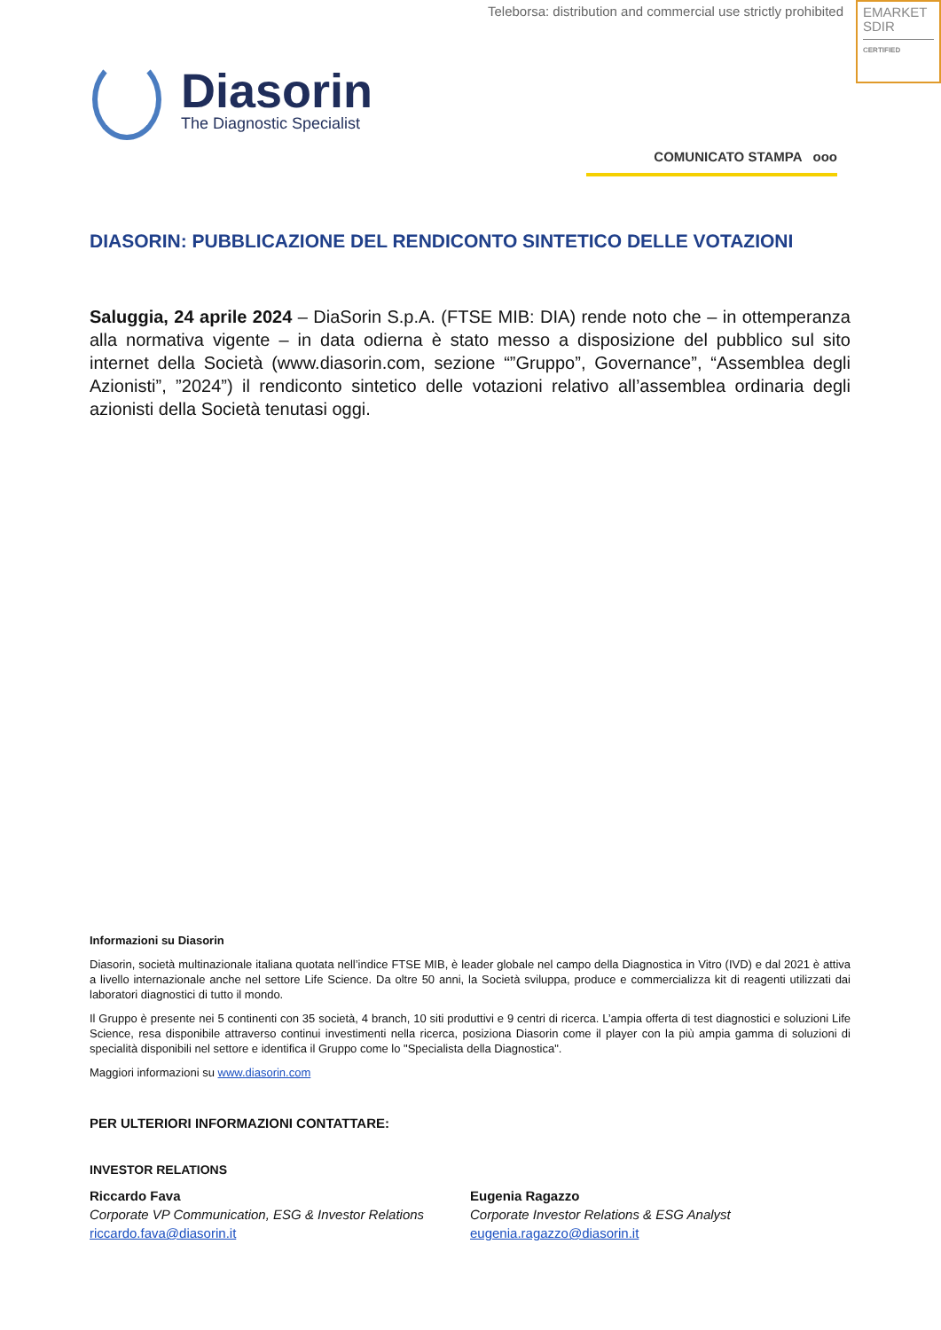Teleborsa: distribution and commercial use strictly prohibited
EMARKET
SDIR
CERTIFIED
Diasorin
The Diagnostic Specialist
COMUNICATO STAMPA ooo
DIASORIN: PUBBLICAZIONE DEL RENDICONTO SINTETICO DELLE VOTAZIONI
Saluggia, 24 aprile 2024 – DiaSorin S.p.A. (FTSE MIB: DIA) rende noto che – in ottemperanza alla normativa vigente – in data odierna è stato messo a disposizione del pubblico sul sito internet della Società (www.diasorin.com, sezione “”Gruppo”, Governance”, “Assemblea degli Azionisti”, ”2024”) il rendiconto sintetico delle votazioni relativo all’assemblea ordinaria degli azionisti della Società tenutasi oggi.
Informazioni su Diasorin
Diasorin, società multinazionale italiana quotata nell’indice FTSE MIB, è leader globale nel campo della Diagnostica in Vitro (IVD) e dal 2021 è attiva a livello internazionale anche nel settore Life Science. Da oltre 50 anni, la Società sviluppa, produce e commercializza kit di reagenti utilizzati dai laboratori diagnostici di tutto il mondo.
Il Gruppo è presente nei 5 continenti con 35 società, 4 branch, 10 siti produttivi e 9 centri di ricerca. L’ampia offerta di test diagnostici e soluzioni Life Science, resa disponibile attraverso continui investimenti nella ricerca, posiziona Diasorin come il player con la più ampia gamma di soluzioni di specialità disponibili nel settore e identifica il Gruppo come lo "Specialista della Diagnostica".
Maggiori informazioni su www.diasorin.com
PER ULTERIORI INFORMAZIONI CONTATTARE:
INVESTOR RELATIONS
Riccardo Fava
Corporate VP Communication, ESG & Investor Relations
riccardo.fava@diasorin.it
Eugenia Ragazzo
Corporate Investor Relations & ESG Analyst
eugenia.ragazzo@diasorin.it